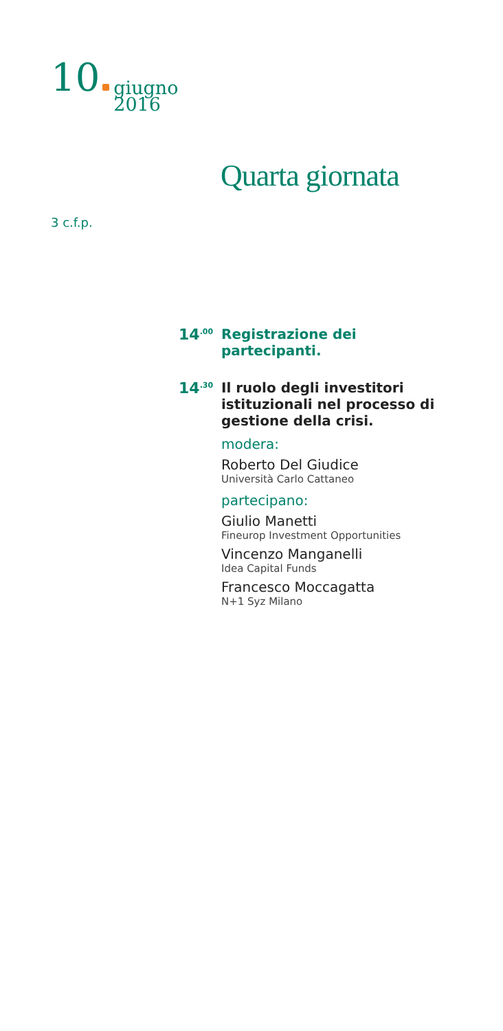10 giugno
2016
Quarta giornata
3 c.f.p.
14<sup>.00</sup>
Registrazione dei partecipanti.
14<sup>.30</sup>
Il ruolo degli investitori istituzionali nel processo di gestione della crisi.
modera:
Roberto Del Giudice
Università Carlo Cattaneo
partecipano:
Giulio Manetti
Fineurop Investment Opportunities
Vincenzo Manganelli
Idea Capital Funds
Francesco Moccagatta
N+1 Syz Milano